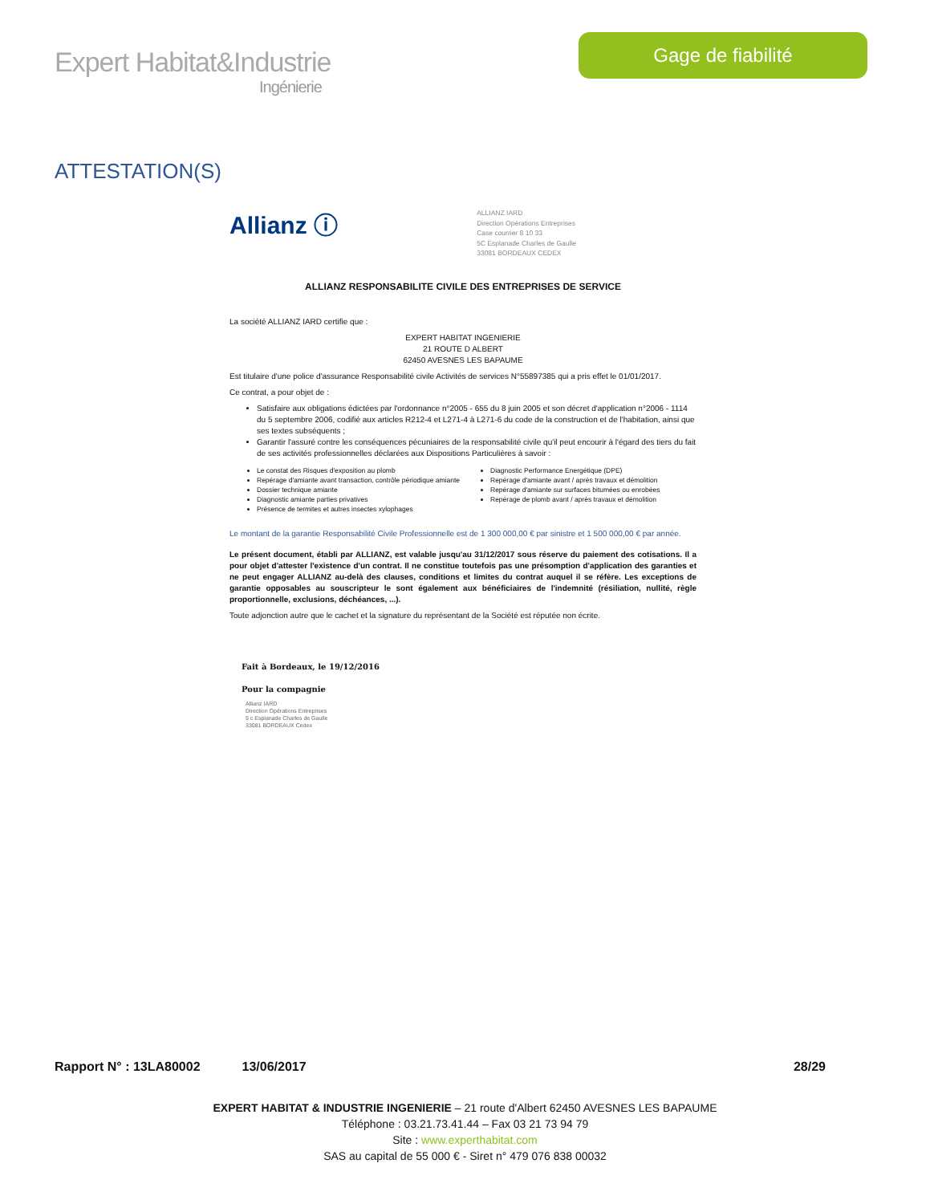Expert Habitat&Industrie
Ingénierie
Gage de fiabilité
ATTESTATION(S)
Allianz ⓘ
ALLIANZ IARD
Direction Opérations Entreprises
Case courrier 8 10 33
5C Esplanade Charles de Gaulle
33081 BORDEAUX CEDEX
ALLIANZ RESPONSABILITE CIVILE DES ENTREPRISES DE SERVICE
La société ALLIANZ IARD certifie que :
EXPERT HABITAT INGENIERIE
21 ROUTE D ALBERT
62450 AVESNES LES BAPAUME
Est titulaire d'une police d'assurance Responsabilité civile Activités de services N°55897385 qui a pris effet le 01/01/2017.
Ce contrat, a pour objet de :
Satisfaire aux obligations édictées par l'ordonnance n°2005 - 655 du 8 juin 2005 et son décret d'application n°2006 - 1114 du 5 septembre 2006, codifié aux articles R212-4 et L271-4 à L271-6 du code de la construction et de l'habitation, ainsi que ses textes subséquents ;
Garantir l'assuré contre les conséquences pécuniaires de la responsabilité civile qu'il peut encourir à l'égard des tiers du fait de ses activités professionnelles déclarées aux Dispositions Particulières à savoir :
Le constat des Risques d'exposition au plomb
Repérage d'amiante avant transaction, contrôle périodique amiante
Dossier technique amiante
Diagnostic amiante parties privatives
Présence de termites et autres insectes xylophages
Diagnostic Performance Energétique (DPE)
Repérage d'amiante avant / après travaux et démolition
Repérage d'amiante sur surfaces bitumées ou enrobées
Repérage de plomb avant / après travaux et démolition
Le montant de la garantie Responsabilité Civile Professionnelle est de 1 300 000,00 € par sinistre et 1 500 000,00 € par année.
Le présent document, établi par ALLIANZ, est valable jusqu'au 31/12/2017 sous réserve du paiement des cotisations. Il a pour objet d'attester l'existence d'un contrat. Il ne constitue toutefois pas une présomption d'application des garanties et ne peut engager ALLIANZ au-delà des clauses, conditions et limites du contrat auquel il se réfère. Les exceptions de garantie opposables au souscripteur le sont également aux bénéficiaires de l'indemnité (résiliation, nullité, règle proportionnelle, exclusions, déchéances, ...).
Toute adjonction autre que le cachet et la signature du représentant de la Société est réputée non écrite.
Fait à Bordeaux, le 19/12/2016
Pour la compagnie
Allianz IARD
Direction Opérations Entreprises
5 c Esplanade Charles de Gaulle
33081 BORDEAUX Cedex
Rapport N° : 13LA80002 13/06/2017 28/29
EXPERT HABITAT & INDUSTRIE INGENIERIE – 21 route d'Albert 62450 AVESNES LES BAPAUME
Téléphone : 03.21.73.41.44 – Fax 03 21 73 94 79
Site : www.experthabitat.com
SAS au capital de 55 000 € - Siret n° 479 076 838 00032